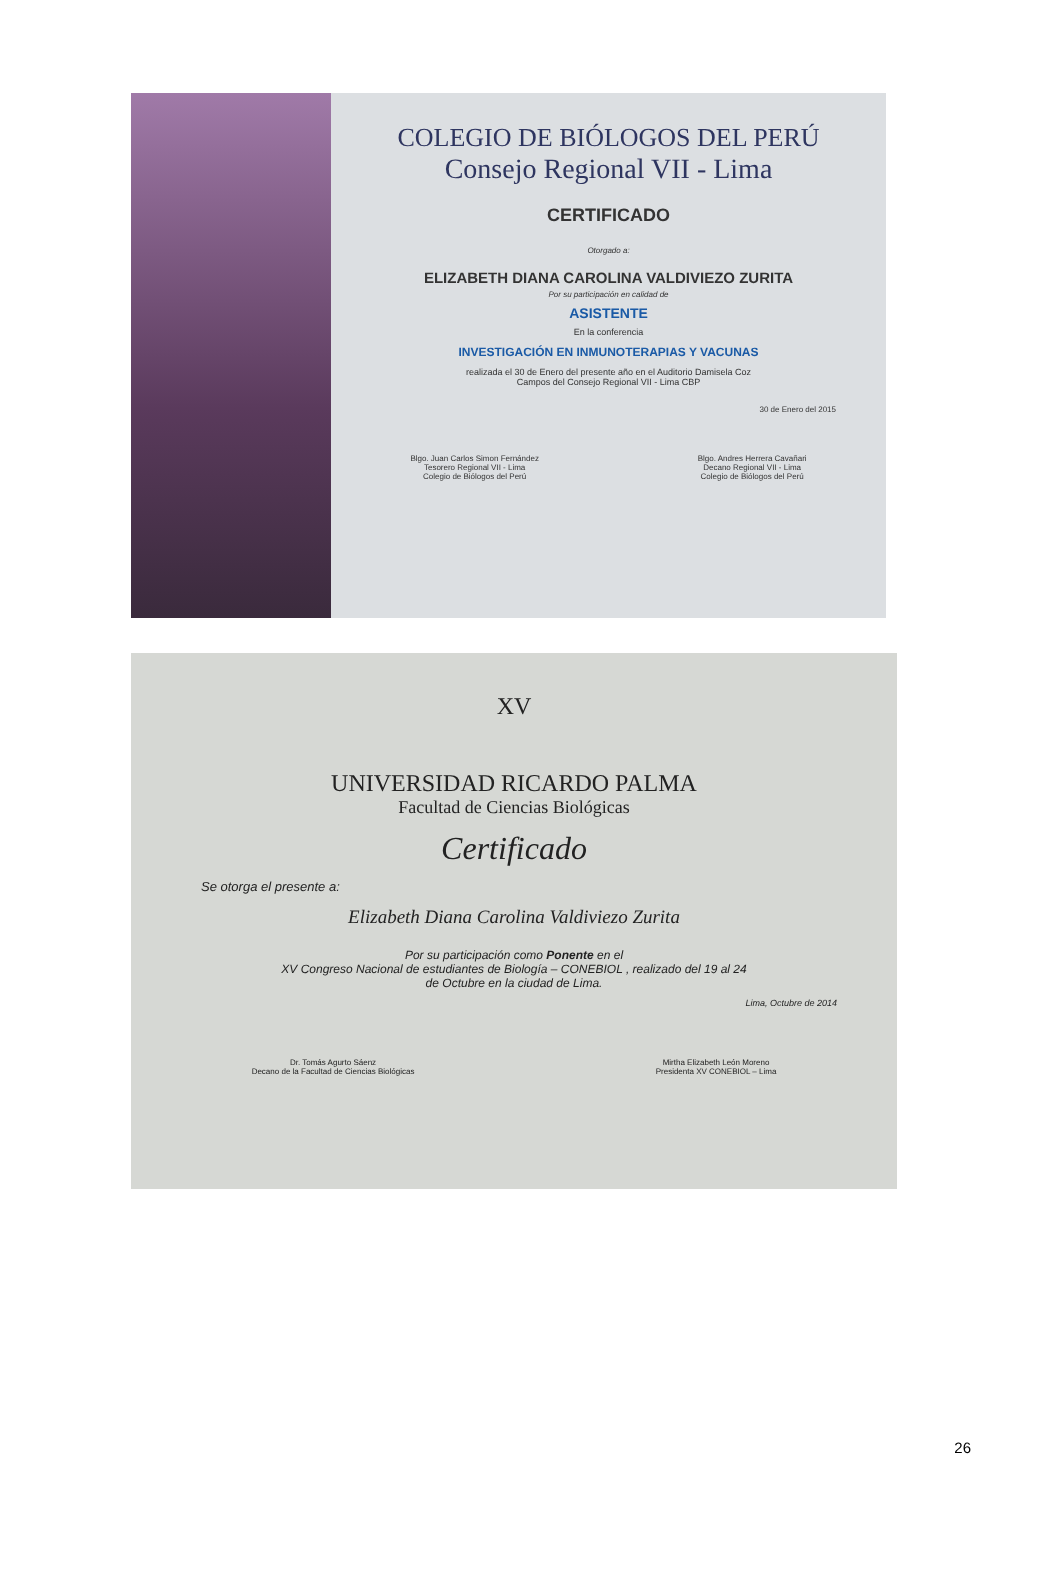COLEGIO DE BIÓLOGOS DEL PERÚ
Consejo Regional VII - Lima
CERTIFICADO
Otorgado a:
ELIZABETH DIANA CAROLINA VALDIVIEZO ZURITA
Por su participación en calidad de
ASISTENTE
En la conferencia
INVESTIGACIÓN EN INMUNOTERAPIAS Y VACUNAS
realizada el 30 de Enero del presente año en el Auditorio Damisela Coz
Campos del Consejo Regional VII - Lima CBP
30 de Enero del 2015
Blgo. Juan Carlos Simon Fernández
Tesorero Regional VII - Lima
Colegio de Biólogos del Perú
Blgo. Andres Herrera Cavañari
Decano Regional VII - Lima
Colegio de Biólogos del Perú
XV
UNIVERSIDAD RICARDO PALMA
Facultad de Ciencias Biológicas
Certificado
Se otorga el presente a:
Elizabeth Diana Carolina Valdiviezo Zurita
Por su participación como Ponente en el
XV Congreso Nacional de estudiantes de Biología – CONEBIOL , realizado del 19 al 24
de Octubre en la ciudad de Lima.
Lima, Octubre de 2014
Dr. Tomás Agurto Sáenz
Decano de la Facultad de Ciencias Biológicas
Mirtha Elizabeth León Moreno
Presidenta XV CONEBIOL – Lima
26